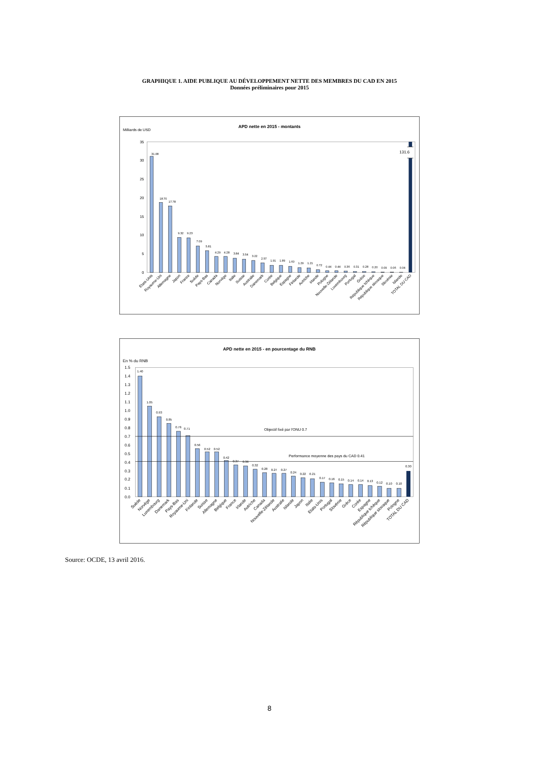GRAPHIQUE 1. AIDE PUBLIQUE AU DÉVELOPPEMENT NETTE DES MEMBRES DU CAD EN 2015
Données préliminaires pour 2015
APD nette en 2015 - montants
Milliards de USD
0
5
10
15
20
25
30
35
131.6
31.08
18.70
17.78
9.32
9.23
7.09
5.81
4.29
4.28
3.84
3.54
3.22
2.57
1.91
1.89
1.60
1.29
1.21
0.72
0.44
0.44
0.36
0.31
0.28
0.20
0.09
0.06
0.04
Etats-Unis
Royaume-Uni
Allemagne
Japon
France
Suède
Pays-Bas
Canada
Norvège
Italie
Suisse
Australie
Danemark
Corée
Belgique
Espagne
Finlande
Autriche
Irlande
Pologne
Nouvelle-Zélande
Luxembourg
Portugal
Grèce
République tchèque
République slovaque
Slovénie
Islande
TOTAL DU CAD
APD nette en 2015 - en pourcentage du RNB
En % du RNB
0.0
0.1
0.2
0.3
0.4
0.5
0.6
0.7
0.8
0.9
1.0
1.1
1.2
1.3
1.4
1.5
Objectif fixé par l'ONU 0.7
Performance moyenne des pays du CAD 0.41
1.40
1.05
0.93
0.85
0.76
0.71
0.56
0.52
0.52
0.42
0.37
0.36
0.32
0.28
0.27
0.27
0.24
0.22
0.21
0.17
0.16
0.15
0.14
0.14
0.13
0.12
0.10
0.10
0.30
Suède
Norvège
Luxembourg
Danemark
Pays-Bas
Royaume-Uni
Finlande
Suisse
Allemagne
Belgique
France
Irlande
Autriche
Canada
Nouvelle-Zélande
Australie
Islande
Japon
Italie
Etats-Unis
Portugal
Slovénie
Grèce
Corée
Espagne
République tchèque
République slovaque
Pologne
TOTAL DU CAD
Source: OCDE, 13 avril 2016.
8